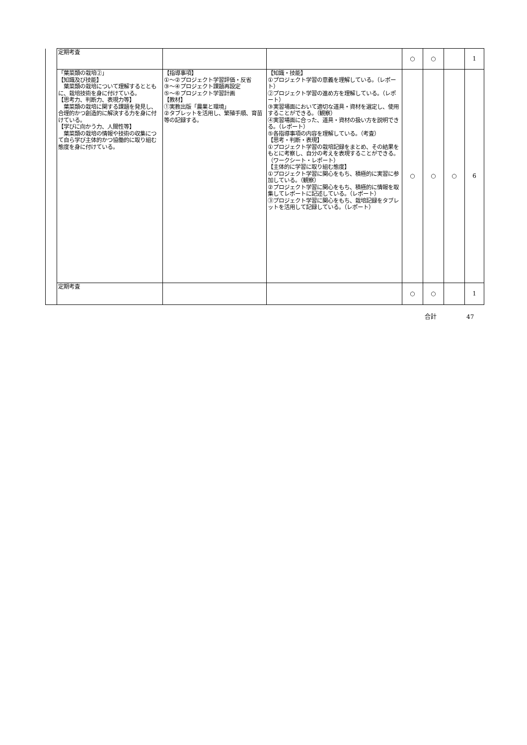| | 定期考査 | | | ○ | ○ | | 1 |
| | 「葉菜類の栽培②」 【知識及び技能】 葉菜類の栽培について理解するとともに、栽培技術を身に付けている。 【思考力、判断力、表現力等】 葉菜類の栽培に関する課題を発見し、合理的かつ創造的に解決する力を身に付けている。 【学びに向かう力、人間性等】 葉菜類の栽培の情報や技術の収集につて自ら学び主体的かつ協働的に取り組む態度を身に付けている。 | 【指導事項】 ①～②プロジェクト学習評価・反省 ③～④プロジェクト課題再設定 ⑤～⑥プロジェクト学習計画 【教材】 ①実教出版「農業と環境」 ②タブレットを活用し、繁殖手順、育苗等の記録する。 | 【知識・技能】 ①プロジェクト学習の意義を理解している。（レポート） ②プロジェクト学習の進め方を理解している。（レポート） ③実習場面において適切な道具・資材を選定し、使用することができる。（観察） ④実習場面に合った、道具・資材の扱い方を説明できる。（レポート） ⑤各指導事項の内容を理解している。（考査） 【思考・判断・表現】 ①プロジェクト学習の栽培記録をまとめ、その結果をもとに考察し、自分の考えを表現することができる。（ワークシート・レポート） 【主体的に学習に取り組む態度】 ①プロジェクト学習に関心をもち、積極的に実習に参加している。（観察） ②プロジェクト学習に関心をもち、積極的に情報を取集してレポートに記述している。（レポート） ③プロジェクト学習に関心をもち、栽培記録をタブレットを活用して記録している。（レポート） | ○ | ○ | ○ | 6 |
| | 定期考査 | | | ○ | ○ | | 1 |
合計 47